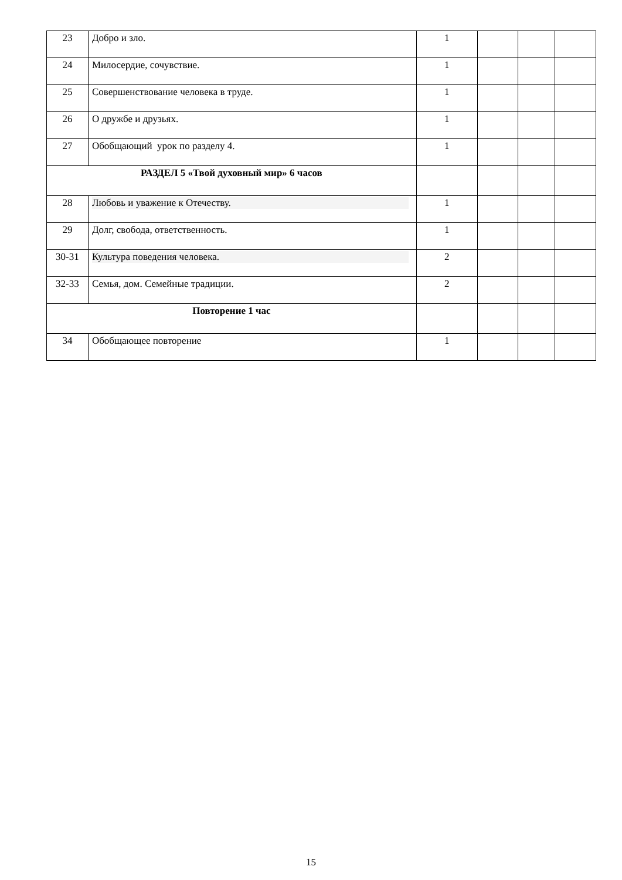| 23 | Добро и зло. | 1 | | | |
| 24 | Милосердие, сочувствие. | 1 | | | |
| 25 | Совершенствование человека в труде. | 1 | | | |
| 26 | О дружбе и друзьях. | 1 | | | |
| 27 | Обобщающий урок по разделу 4. | 1 | | | |
| РАЗДЕЛ 5 «Твой духовный мир» 6 часов | | | | | |
| 28 | Любовь и уважение к Отечеству. | 1 | | | |
| 29 | Долг, свобода, ответственность. | 1 | | | |
| 30-31 | Культура поведения человека. | 2 | | | |
| 32-33 | Семья, дом. Семейные традиции. | 2 | | | |
| Повторение 1 час | | | | | |
| 34 | Обобщающее повторение | 1 | | | |
15